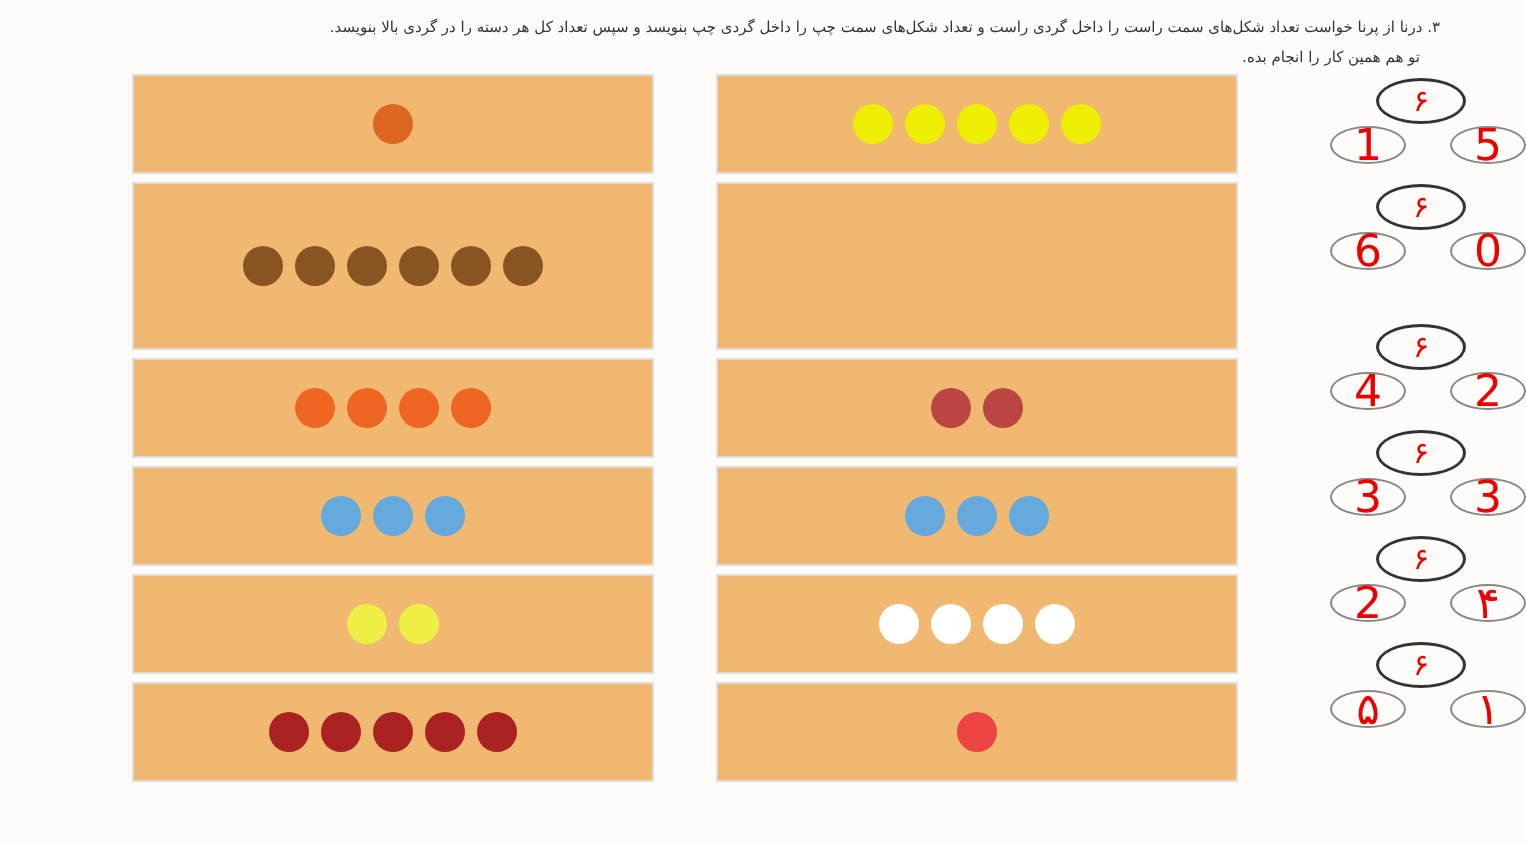۳. درنا از پرنا خواست تعداد شکل‌های سمت راست را داخل گردی راست و تعداد شکل‌های سمت چپ را داخل گردی چپ بنویسد و سپس تعداد کل هر دسته را در گردی بالا بنویسد.
تو هم همین کار را انجام بده.
۶
1 5
۶
6 0
۶
4 2
۶
3 3
۶
2 ۴
۶
۵ ۱